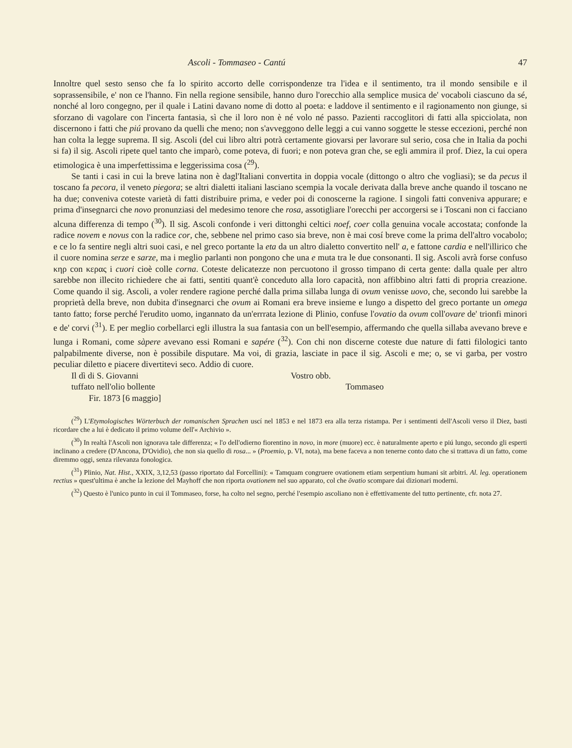Ascoli - Tommaseo - Cantú 47
Innoltre quel sesto senso che fa lo spirito accorto delle corrispondenze tra l'idea e il sentimento, tra il mondo sensibile e il soprassensibile, e' non ce l'hanno. Fin nella regione sensibile, hanno duro l'orecchio alla semplice musica de' vocaboli ciascuno da sé, nonché al loro congegno, per il quale i Latini davano nome di dotto al poeta: e laddove il sentimento e il ragionamento non giunge, si sforzano di vagolare con l'incerta fantasia, sì che il loro non è né volo né passo. Pazienti raccoglitori di fatti alla spicciolata, non discernono i fatti che piú provano da quelli che meno; non s'avveggono delle leggi a cui vanno soggette le stesse eccezioni, perché non han colta la legge suprema. Il sig. Ascoli (del cui libro altri potrà certamente giovarsi per lavorare sul serio, cosa che in Italia da pochi si fa) il sig. Ascoli ripete quel tanto che imparò, come poteva, di fuori; e non poteva gran che, se egli ammira il prof. Diez, la cui opera etimologica è una imperfettissima e leggerissima cosa (<sup>29</sup>).
Se tanti i casi in cui la breve latina non è dagl'Italiani convertita in doppia vocale (dittongo o altro che vogliasi); se da pecus il toscano fa pecora, il veneto piegora; se altri dialetti italiani lasciano scempia la vocale derivata dalla breve anche quando il toscano ne ha due; conveniva coteste varietà di fatti distribuire prima, e veder poi di conoscerne la ragione. I singoli fatti conveniva appurare; e prima d'insegnarci che novo pronunziasi del medesimo tenore che rosa, assotigliare l'orecchi per accorgersi se i Toscani non ci facciano alcuna differenza di tempo (<sup>30</sup>). Il sig. Ascoli confonde i veri dittonghi celtici noef, coer colla genuina vocale accostata; confonde la radice novem e novus con la radice cor, che, sebbene nel primo caso sia breve, non è mai cosí breve come la prima dell'altro vocabolo; e ce lo fa sentire negli altri suoi casi, e nel greco portante la eta da un altro dialetto convertito nell' a, e fattone cardia e nell'illirico che il cuore nomina serze e sarze, ma i meglio parlanti non pongono che una e muta tra le due consonanti. Il sig. Ascoli avrà forse confuso κηρ con κερας i cuori cioè colle corna. Coteste delicatezze non percuotono il grosso timpano di certa gente: dalla quale per altro sarebbe non illecito richiedere che ai fatti, sentiti quant'è conceduto alla loro capacità, non affibbino altri fatti di propria creazione. Come quando il sig. Ascoli, a voler rendere ragione perché dalla prima sillaba lunga di ovum venisse uovo, che, secondo lui sarebbe la proprietà della breve, non dubita d'insegnarci che ovum ai Romani era breve insieme e lungo a dispetto del greco portante un omega tanto fatto; forse perché l'erudito uomo, ingannato da un'errrata lezione di Plinio, confuse l'ovatio da ovum coll'ovare de' trionfi minori e de' corvi (<sup>31</sup>). E per meglio corbellarci egli illustra la sua fantasia con un bell'esempio, affermando che quella sillaba avevano breve e lunga i Romani, come sàpere avevano essi Romani e sapére (<sup>32</sup>). Con chi non discerne coteste due nature di fatti filologici tanto palpabilmente diverse, non è possibile disputare. Ma voi, di grazia, lasciate in pace il sig. Ascoli e me; o, se vi garba, per vostro peculiar diletto e piacere divertitevi seco. Addio di cuore.
Il dì di S. Giovanni
tuffato nell'olio bollente
Fir. 1873 [6 maggio]
Vostro obb.
Tommaseo
(<sup>29</sup>) L'Etymologisches Wörterbuch der romanischen Sprachen uscí nel 1853 e nel 1873 era alla terza ristampa. Per i sentimenti dell'Ascoli verso il Diez, basti ricordare che a lui è dedicato il primo volume dell'« Archivio ».
(<sup>30</sup>) In realtà l'Ascoli non ignorava tale differenza; « l'o dell'odierno fiorentino in novo, in more (muore) ecc. è naturalmente aperto e piú lungo, secondo gli esperti inclinano a credere (D'Ancona, D'Ovidio), che non sia quello di rosa... » (Proemio, p. VI, nota), ma bene faceva a non tenerne conto dato che si trattava di un fatto, come diremmo oggi, senza rilevanza fonologica.
(<sup>31</sup>) Plinio, Nat. Hist., XXIX, 3,12,53 (passo riportato dal Forcellini): « Tamquam congruere ovationem etiam serpentium humani sit arbitri. Al. leg. operationem rectius » quest'ultima è anche la lezione del Mayhoff che non riporta ovationem nel suo apparato, col che ōvatio scompare dai dizionari moderni.
(<sup>32</sup>) Questo è l'unico punto in cui il Tommaseo, forse, ha colto nel segno, perché l'esempio ascoliano non è effettivamente del tutto pertinente, cfr. nota 27.